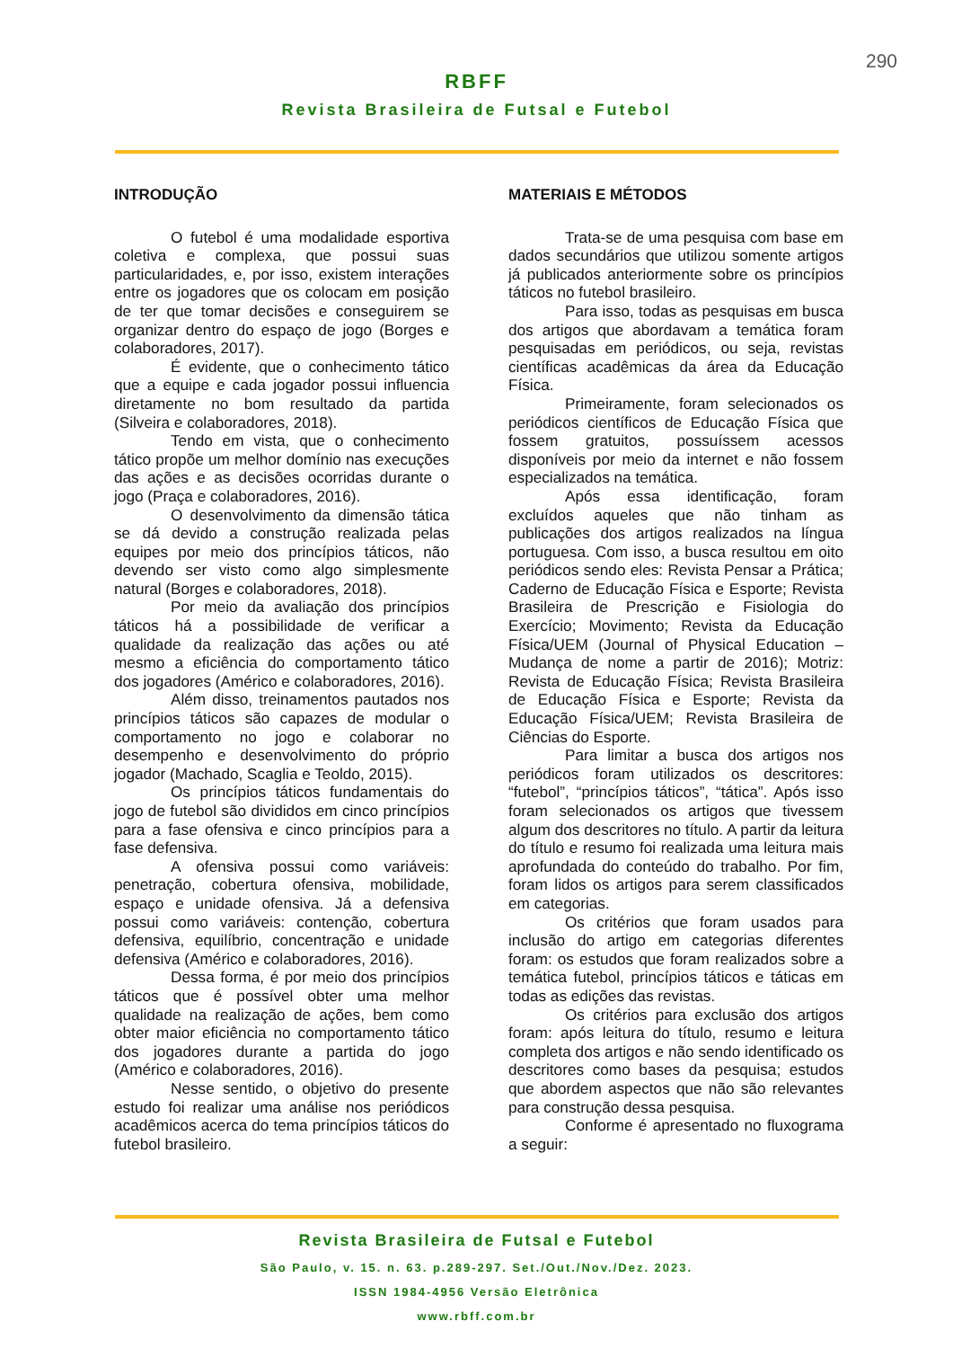290
RBFF
Revista Brasileira de Futsal e Futebol
INTRODUÇÃO
O futebol é uma modalidade esportiva coletiva e complexa, que possui suas particularidades, e, por isso, existem interações entre os jogadores que os colocam em posição de ter que tomar decisões e conseguirem se organizar dentro do espaço de jogo (Borges e colaboradores, 2017).
É evidente, que o conhecimento tático que a equipe e cada jogador possui influencia diretamente no bom resultado da partida (Silveira e colaboradores, 2018).
Tendo em vista, que o conhecimento tático propõe um melhor domínio nas execuções das ações e as decisões ocorridas durante o jogo (Praça e colaboradores, 2016).
O desenvolvimento da dimensão tática se dá devido a construção realizada pelas equipes por meio dos princípios táticos, não devendo ser visto como algo simplesmente natural (Borges e colaboradores, 2018).
Por meio da avaliação dos princípios táticos há a possibilidade de verificar a qualidade da realização das ações ou até mesmo a eficiência do comportamento tático dos jogadores (Américo e colaboradores, 2016).
Além disso, treinamentos pautados nos princípios táticos são capazes de modular o comportamento no jogo e colaborar no desempenho e desenvolvimento do próprio jogador (Machado, Scaglia e Teoldo, 2015).
Os princípios táticos fundamentais do jogo de futebol são divididos em cinco princípios para a fase ofensiva e cinco princípios para a fase defensiva.
A ofensiva possui como variáveis: penetração, cobertura ofensiva, mobilidade, espaço e unidade ofensiva. Já a defensiva possui como variáveis: contenção, cobertura defensiva, equilíbrio, concentração e unidade defensiva (Américo e colaboradores, 2016).
Dessa forma, é por meio dos princípios táticos que é possível obter uma melhor qualidade na realização de ações, bem como obter maior eficiência no comportamento tático dos jogadores durante a partida do jogo (Américo e colaboradores, 2016).
Nesse sentido, o objetivo do presente estudo foi realizar uma análise nos periódicos acadêmicos acerca do tema princípios táticos do futebol brasileiro.
MATERIAIS E MÉTODOS
Trata-se de uma pesquisa com base em dados secundários que utilizou somente artigos já publicados anteriormente sobre os princípios táticos no futebol brasileiro.
Para isso, todas as pesquisas em busca dos artigos que abordavam a temática foram pesquisadas em periódicos, ou seja, revistas científicas acadêmicas da área da Educação Física.
Primeiramente, foram selecionados os periódicos científicos de Educação Física que fossem gratuitos, possuíssem acessos disponíveis por meio da internet e não fossem especializados na temática.
Após essa identificação, foram excluídos aqueles que não tinham as publicações dos artigos realizados na língua portuguesa. Com isso, a busca resultou em oito periódicos sendo eles: Revista Pensar a Prática; Caderno de Educação Física e Esporte; Revista Brasileira de Prescrição e Fisiologia do Exercício; Movimento; Revista da Educação Física/UEM (Journal of Physical Education – Mudança de nome a partir de 2016); Motriz: Revista de Educação Física; Revista Brasileira de Educação Física e Esporte; Revista da Educação Física/UEM; Revista Brasileira de Ciências do Esporte.
Para limitar a busca dos artigos nos periódicos foram utilizados os descritores: “futebol”, “princípios táticos”, “tática”. Após isso foram selecionados os artigos que tivessem algum dos descritores no título. A partir da leitura do título e resumo foi realizada uma leitura mais aprofundada do conteúdo do trabalho. Por fim, foram lidos os artigos para serem classificados em categorias.
Os critérios que foram usados para inclusão do artigo em categorias diferentes foram: os estudos que foram realizados sobre a temática futebol, princípios táticos e táticas em todas as edições das revistas.
Os critérios para exclusão dos artigos foram: após leitura do título, resumo e leitura completa dos artigos e não sendo identificado os descritores como bases da pesquisa; estudos que abordem aspectos que não são relevantes para construção dessa pesquisa.
Conforme é apresentado no fluxograma a seguir:
Revista Brasileira de Futsal e Futebol
São Paulo, v. 15. n. 63. p.289-297. Set./Out./Nov./Dez. 2023.
ISSN 1984-4956 Versão Eletrônica
www.rbff.com.br